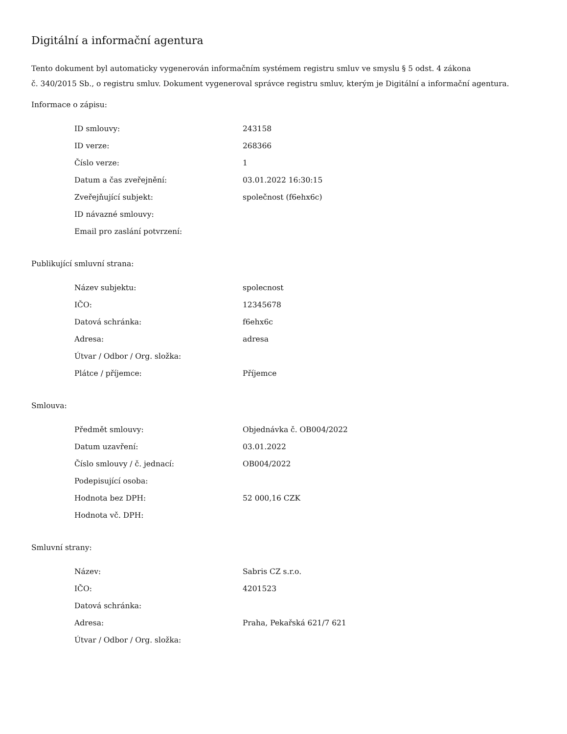Digitální a informační agentura
Tento dokument byl automaticky vygenerován informačním systémem registru smluv ve smyslu § 5 odst. 4 zákona
č. 340/2015 Sb., o registru smluv. Dokument vygeneroval správce registru smluv, kterým je Digitální a informační agentura.
Informace o zápisu:
| ID smlouvy: | 243158 |
| ID verze: | 268366 |
| Číslo verze: | 1 |
| Datum a čas zveřejnění: | 03.01.2022 16:30:15 |
| Zveřejňující subjekt: | společnost (f6ehx6c) |
| ID návazné smlouvy: | |
| Email pro zaslání potvrzení: | |
Publikující smluvní strana:
| Název subjektu: | spolecnost |
| IČO: | 12345678 |
| Datová schránka: | f6ehx6c |
| Adresa: | adresa |
| Útvar / Odbor / Org. složka: | |
| Plátce / příjemce: | Příjemce |
Smlouva:
| Předmět smlouvy: | Objednávka č. OB004/2022 |
| Datum uzavření: | 03.01.2022 |
| Číslo smlouvy / č. jednací: | OB004/2022 |
| Podepisující osoba: | |
| Hodnota bez DPH: | 52 000,16 CZK |
| Hodnota vč. DPH: | |
Smluvní strany:
| Název: | Sabris CZ s.r.o. |
| IČO: | 4201523 |
| Datová schránka: | |
| Adresa: | Praha, Pekařská 621/7 621 |
| Útvar / Odbor / Org. složka: | |